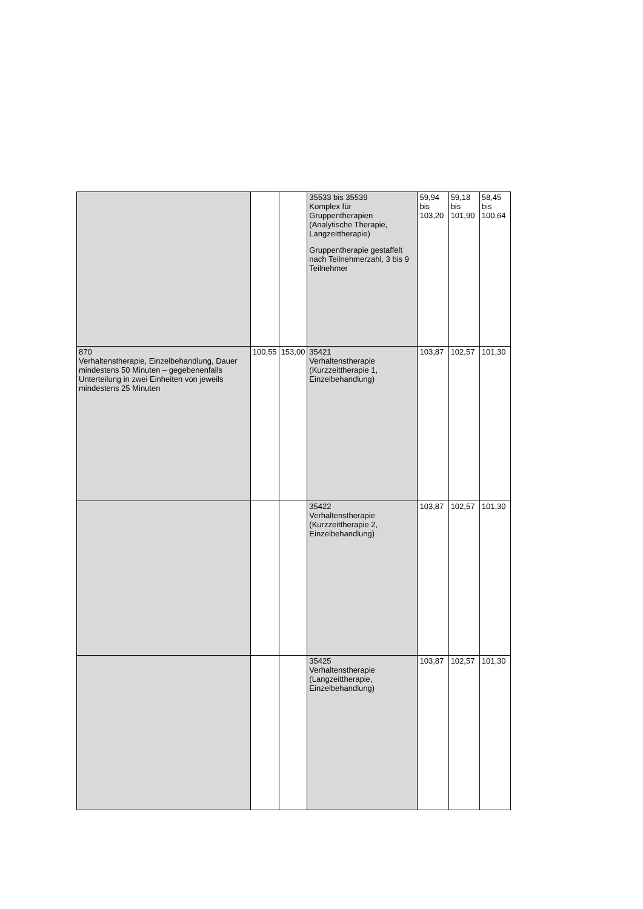| | | | 35533 bis 35539 Komplex für Gruppentherapien (Analytische Therapie, Langzeittherapie) Gruppentherapie gestaffelt nach Teilnehmerzahl, 3 bis 9 Teilnehmer | 59,94 bis 103,20 | 59,18 bis 101,90 | 58,45 bis 100,64 |
| 870 Verhaltenstherapie, Einzelbehandlung, Dauer mindestens 50 Minuten – gegebenenfalls Unterteilung in zwei Einheiten von jeweils mindestens 25 Minuten | 100,55 | 153,00 | 35421 Verhaltenstherapie (Kurzzeittherapie 1, Einzelbehandlung) | 103,87 | 102,57 | 101,30 |
| | | | 35422 Verhaltenstherapie (Kurzzeittherapie 2, Einzelbehandlung) | 103,87 | 102,57 | 101,30 |
| | | | 35425 Verhaltenstherapie (Langzeittherapie, Einzelbehandlung) | 103,87 | 102,57 | 101,30 |